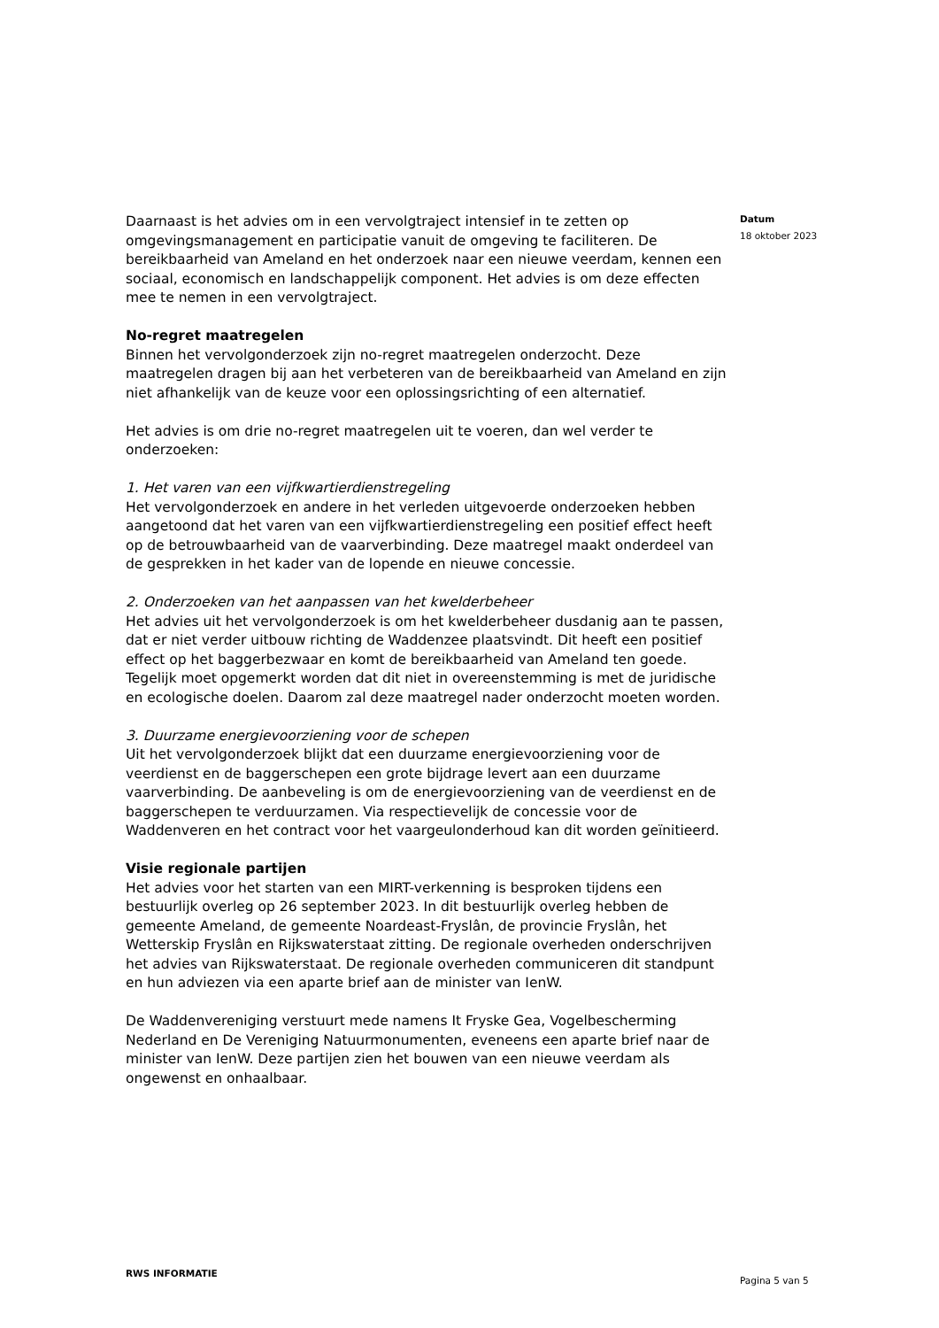Datum
18 oktober 2023
Daarnaast is het advies om in een vervolgtraject intensief in te zetten op omgevingsmanagement en participatie vanuit de omgeving te faciliteren. De bereikbaarheid van Ameland en het onderzoek naar een nieuwe veerdam, kennen een sociaal, economisch en landschappelijk component. Het advies is om deze effecten mee te nemen in een vervolgtraject.
No-regret maatregelen
Binnen het vervolgonderzoek zijn no-regret maatregelen onderzocht. Deze maatregelen dragen bij aan het verbeteren van de bereikbaarheid van Ameland en zijn niet afhankelijk van de keuze voor een oplossingsrichting of een alternatief.
Het advies is om drie no-regret maatregelen uit te voeren, dan wel verder te onderzoeken:
1. Het varen van een vijfkwartierdienstregeling
Het vervolgonderzoek en andere in het verleden uitgevoerde onderzoeken hebben aangetoond dat het varen van een vijfkwartierdienstregeling een positief effect heeft op de betrouwbaarheid van de vaarverbinding. Deze maatregel maakt onderdeel van de gesprekken in het kader van de lopende en nieuwe concessie.
2. Onderzoeken van het aanpassen van het kwelderbeheer
Het advies uit het vervolgonderzoek is om het kwelderbeheer dusdanig aan te passen, dat er niet verder uitbouw richting de Waddenzee plaatsvindt. Dit heeft een positief effect op het baggerbezwaar en komt de bereikbaarheid van Ameland ten goede. Tegelijk moet opgemerkt worden dat dit niet in overeenstemming is met de juridische en ecologische doelen. Daarom zal deze maatregel nader onderzocht moeten worden.
3. Duurzame energievoorziening voor de schepen
Uit het vervolgonderzoek blijkt dat een duurzame energievoorziening voor de veerdienst en de baggerschepen een grote bijdrage levert aan een duurzame vaarverbinding. De aanbeveling is om de energievoorziening van de veerdienst en de baggerschepen te verduurzamen. Via respectievelijk de concessie voor de Waddenveren en het contract voor het vaargeulonderhoud kan dit worden geïnitieerd.
Visie regionale partijen
Het advies voor het starten van een MIRT-verkenning is besproken tijdens een bestuurlijk overleg op 26 september 2023. In dit bestuurlijk overleg hebben de gemeente Ameland, de gemeente Noardeast-Fryslân, de provincie Fryslân, het Wetterskip Fryslân en Rijkswaterstaat zitting. De regionale overheden onderschrijven het advies van Rijkswaterstaat. De regionale overheden communiceren dit standpunt en hun adviezen via een aparte brief aan de minister van IenW.
De Waddenvereniging verstuurt mede namens It Fryske Gea, Vogelbescherming Nederland en De Vereniging Natuurmonumenten, eveneens een aparte brief naar de minister van IenW. Deze partijen zien het bouwen van een nieuwe veerdam als ongewenst en onhaalbaar.
RWS INFORMATIE
Pagina 5 van 5